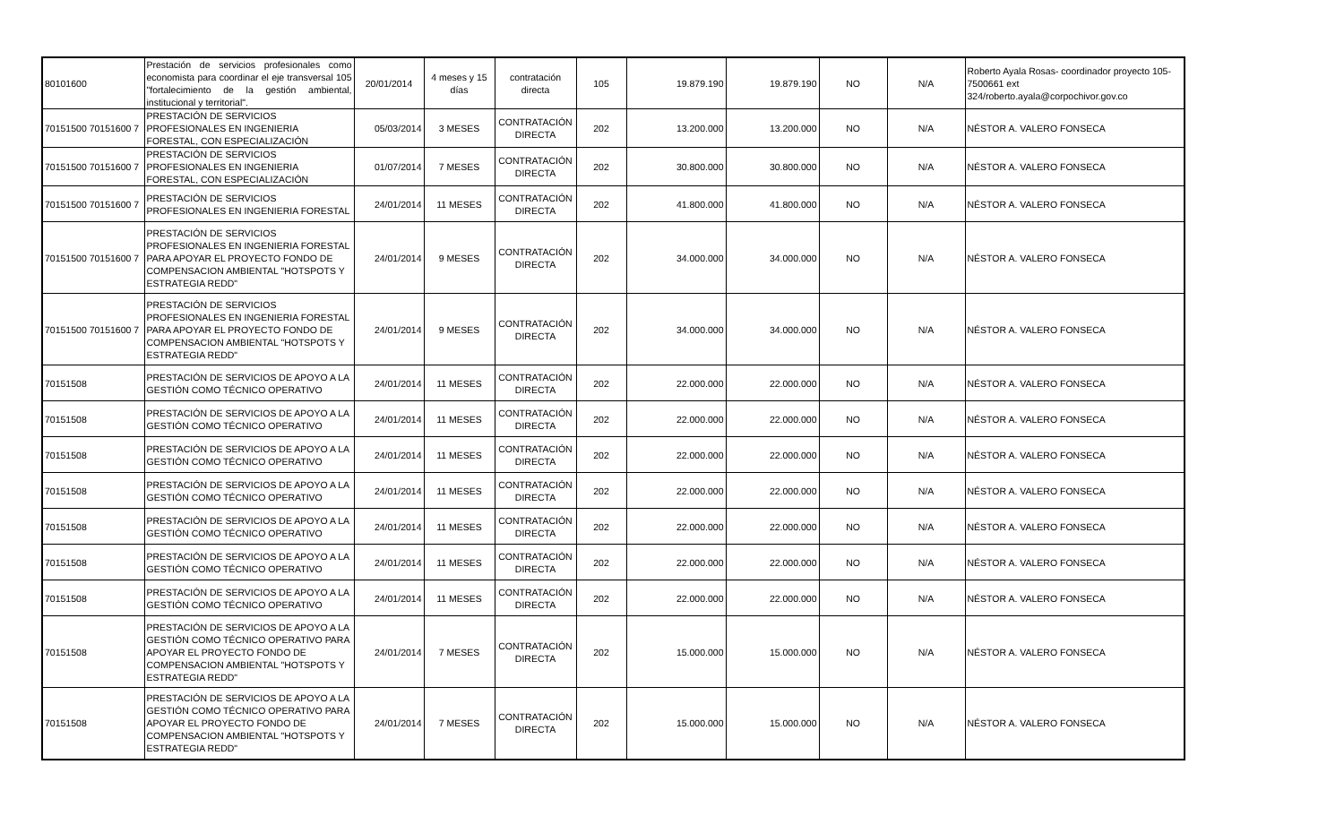| 80101600 | Prestación de servicios profesionales como economista para coordinar el eje transversal 105 "fortalecimiento de la gestión ambiental, institucional y territorial". | 20/01/2014 | 4 meses y 15 días | contratación directa | 105 | 19.879.190 | 19.879.190 | NO | N/A | Roberto Ayala Rosas- coordinador proyecto 105- 7500661 ext 324/roberto.ayala@corpochivor.gov.co |
| 70151500 70151600 7 | PRESTACIÓN DE SERVICIOS PROFESIONALES EN INGENIERIA FORESTAL, CON ESPECIALIZACIÓN | 05/03/2014 | 3 MESES | CONTRATACIÓN DIRECTA | 202 | 13.200.000 | 13.200.000 | NO | N/A | NÉSTOR A. VALERO FONSECA |
| 70151500 70151600 7 | PRESTACIÓN DE SERVICIOS PROFESIONALES EN INGENIERIA FORESTAL, CON ESPECIALIZACIÓN | 01/07/2014 | 7 MESES | CONTRATACIÓN DIRECTA | 202 | 30.800.000 | 30.800.000 | NO | N/A | NÉSTOR A. VALERO FONSECA |
| 70151500 70151600 7 | PRESTACIÓN DE SERVICIOS PROFESIONALES EN INGENIERIA FORESTAL | 24/01/2014 | 11 MESES | CONTRATACIÓN DIRECTA | 202 | 41.800.000 | 41.800.000 | NO | N/A | NÉSTOR A. VALERO FONSECA |
| 70151500 70151600 7 | PRESTACIÓN DE SERVICIOS PROFESIONALES EN INGENIERIA FORESTAL PARA APOYAR EL PROYECTO FONDO DE COMPENSACION AMBIENTAL "HOTSPOTS Y ESTRATEGIA REDD" | 24/01/2014 | 9 MESES | CONTRATACIÓN DIRECTA | 202 | 34.000.000 | 34.000.000 | NO | N/A | NÉSTOR A. VALERO FONSECA |
| 70151500 70151600 7 | PRESTACIÓN DE SERVICIOS PROFESIONALES EN INGENIERIA FORESTAL PARA APOYAR EL PROYECTO FONDO DE COMPENSACION AMBIENTAL "HOTSPOTS Y ESTRATEGIA REDD" | 24/01/2014 | 9 MESES | CONTRATACIÓN DIRECTA | 202 | 34.000.000 | 34.000.000 | NO | N/A | NÉSTOR A. VALERO FONSECA |
| 70151508 | PRESTACIÓN DE SERVICIOS DE APOYO A LA GESTIÓN COMO TÉCNICO OPERATIVO | 24/01/2014 | 11 MESES | CONTRATACIÓN DIRECTA | 202 | 22.000.000 | 22.000.000 | NO | N/A | NÉSTOR A. VALERO FONSECA |
| 70151508 | PRESTACIÓN DE SERVICIOS DE APOYO A LA GESTIÓN COMO TÉCNICO OPERATIVO | 24/01/2014 | 11 MESES | CONTRATACIÓN DIRECTA | 202 | 22.000.000 | 22.000.000 | NO | N/A | NÉSTOR A. VALERO FONSECA |
| 70151508 | PRESTACIÓN DE SERVICIOS DE APOYO A LA GESTIÓN COMO TÉCNICO OPERATIVO | 24/01/2014 | 11 MESES | CONTRATACIÓN DIRECTA | 202 | 22.000.000 | 22.000.000 | NO | N/A | NÉSTOR A. VALERO FONSECA |
| 70151508 | PRESTACIÓN DE SERVICIOS DE APOYO A LA GESTIÓN COMO TÉCNICO OPERATIVO | 24/01/2014 | 11 MESES | CONTRATACIÓN DIRECTA | 202 | 22.000.000 | 22.000.000 | NO | N/A | NÉSTOR A. VALERO FONSECA |
| 70151508 | PRESTACIÓN DE SERVICIOS DE APOYO A LA GESTIÓN COMO TÉCNICO OPERATIVO | 24/01/2014 | 11 MESES | CONTRATACIÓN DIRECTA | 202 | 22.000.000 | 22.000.000 | NO | N/A | NÉSTOR A. VALERO FONSECA |
| 70151508 | PRESTACIÓN DE SERVICIOS DE APOYO A LA GESTIÓN COMO TÉCNICO OPERATIVO | 24/01/2014 | 11 MESES | CONTRATACIÓN DIRECTA | 202 | 22.000.000 | 22.000.000 | NO | N/A | NÉSTOR A. VALERO FONSECA |
| 70151508 | PRESTACIÓN DE SERVICIOS DE APOYO A LA GESTIÓN COMO TÉCNICO OPERATIVO | 24/01/2014 | 11 MESES | CONTRATACIÓN DIRECTA | 202 | 22.000.000 | 22.000.000 | NO | N/A | NÉSTOR A. VALERO FONSECA |
| 70151508 | PRESTACIÓN DE SERVICIOS DE APOYO A LA GESTIÓN COMO TÉCNICO OPERATIVO PARA APOYAR EL PROYECTO FONDO DE COMPENSACION AMBIENTAL "HOTSPOTS Y ESTRATEGIA REDD" | 24/01/2014 | 7 MESES | CONTRATACIÓN DIRECTA | 202 | 15.000.000 | 15.000.000 | NO | N/A | NÉSTOR A. VALERO FONSECA |
| 70151508 | PRESTACIÓN DE SERVICIOS DE APOYO A LA GESTIÓN COMO TÉCNICO OPERATIVO PARA APOYAR EL PROYECTO FONDO DE COMPENSACION AMBIENTAL "HOTSPOTS Y ESTRATEGIA REDD" | 24/01/2014 | 7 MESES | CONTRATACIÓN DIRECTA | 202 | 15.000.000 | 15.000.000 | NO | N/A | NÉSTOR A. VALERO FONSECA |